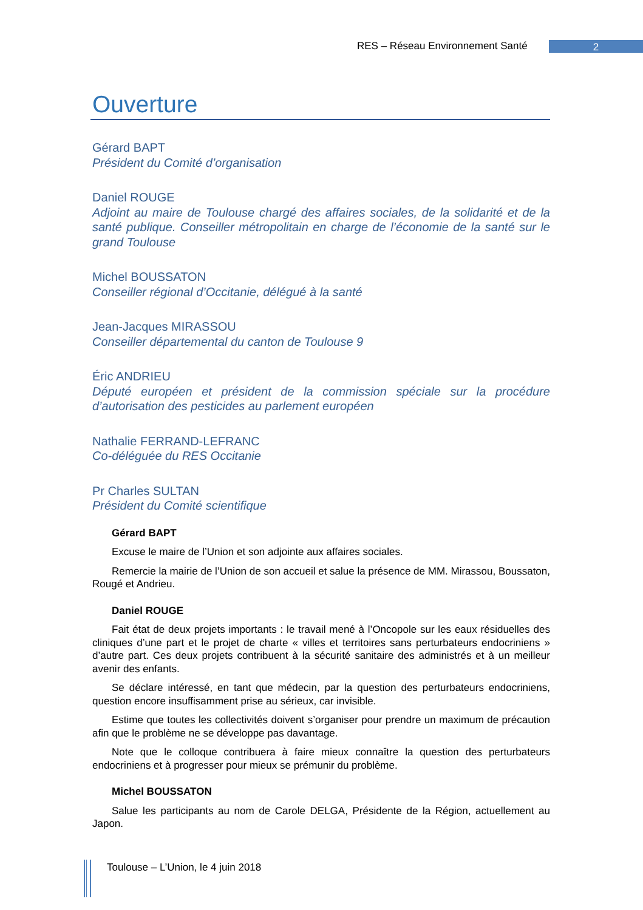RES – Réseau Environnement Santé
2
Ouverture
Gérard BAPT
Président du Comité d’organisation
Daniel ROUGE
Adjoint au maire de Toulouse chargé des affaires sociales, de la solidarité et de la santé publique. Conseiller métropolitain en charge de l’économie de la santé sur le grand Toulouse
Michel BOUSSATON
Conseiller régional d’Occitanie, délégué à la santé
Jean-Jacques MIRASSOU
Conseiller départemental du canton de Toulouse 9
Éric ANDRIEU
Député européen et président de la commission spéciale sur la procédure d’autorisation des pesticides au parlement européen
Nathalie FERRAND-LEFRANC
Co-déléguée du RES Occitanie
Pr Charles SULTAN
Président du Comité scientifique
Gérard BAPT
Excuse le maire de l’Union et son adjointe aux affaires sociales.
Remercie la mairie de l’Union de son accueil et salue la présence de MM. Mirassou, Boussaton, Rougé et Andrieu.
Daniel ROUGE
Fait état de deux projets importants : le travail mené à l’Oncopole sur les eaux résiduelles des cliniques d’une part et le projet de charte « villes et territoires sans perturbateurs endocriniens » d’autre part. Ces deux projets contribuent à la sécurité sanitaire des administrés et à un meilleur avenir des enfants.
Se déclare intéressé, en tant que médecin, par la question des perturbateurs endocriniens, question encore insuffisamment prise au sérieux, car invisible.
Estime que toutes les collectivités doivent s’organiser pour prendre un maximum de précaution afin que le problème ne se développe pas davantage.
Note que le colloque contribuera à faire mieux connaître la question des perturbateurs endocriniens et à progresser pour mieux se prémunir du problème.
Michel BOUSSATON
Salue les participants au nom de Carole DELGA, Présidente de la Région, actuellement au Japon.
Toulouse – L’Union, le 4 juin 2018